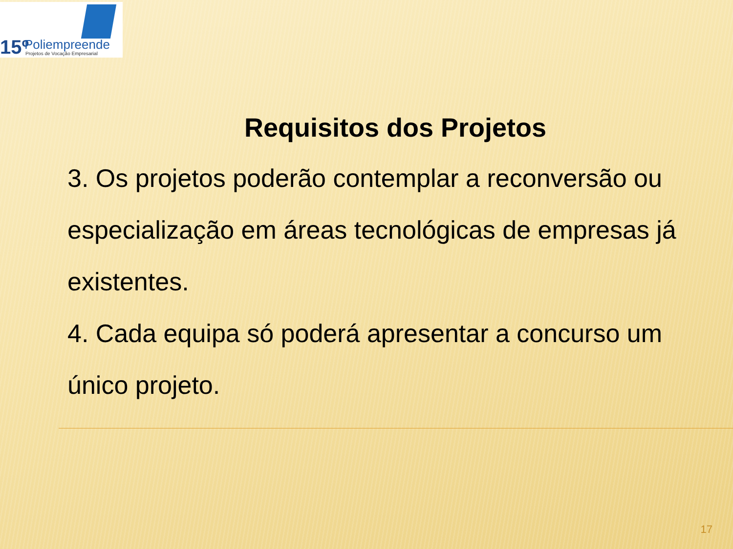15º Poliempreende
Projetos de Vocação Empresarial
Requisitos dos Projetos
3. Os projetos poderão contemplar a reconversão ou especialização em áreas tecnológicas de empresas já existentes.
4. Cada equipa só poderá apresentar a concurso um único projeto.
17